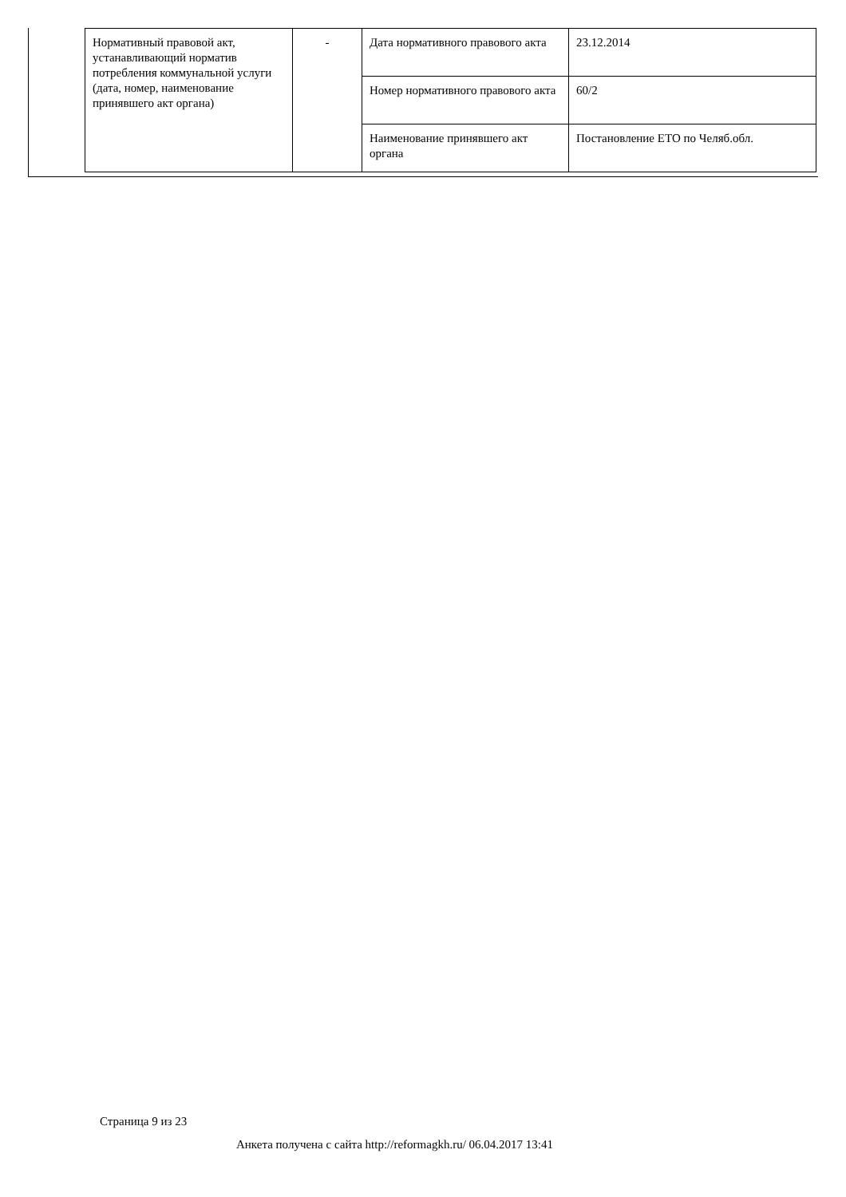| Нормативный правовой акт, устанавливающий норматив потребления коммунальной услуги (дата, номер, наименование принявшего акт органа) | - | Дата нормативного правового акта | 23.12.2014 |
| | | Номер нормативного правового акта | 60/2 |
| | | Наименование принявшего акт органа | Постановление ЕТО по Челяб.обл. |
Страница 9 из 23
Анкета получена с сайта http://reformagkh.ru/ 06.04.2017 13:41